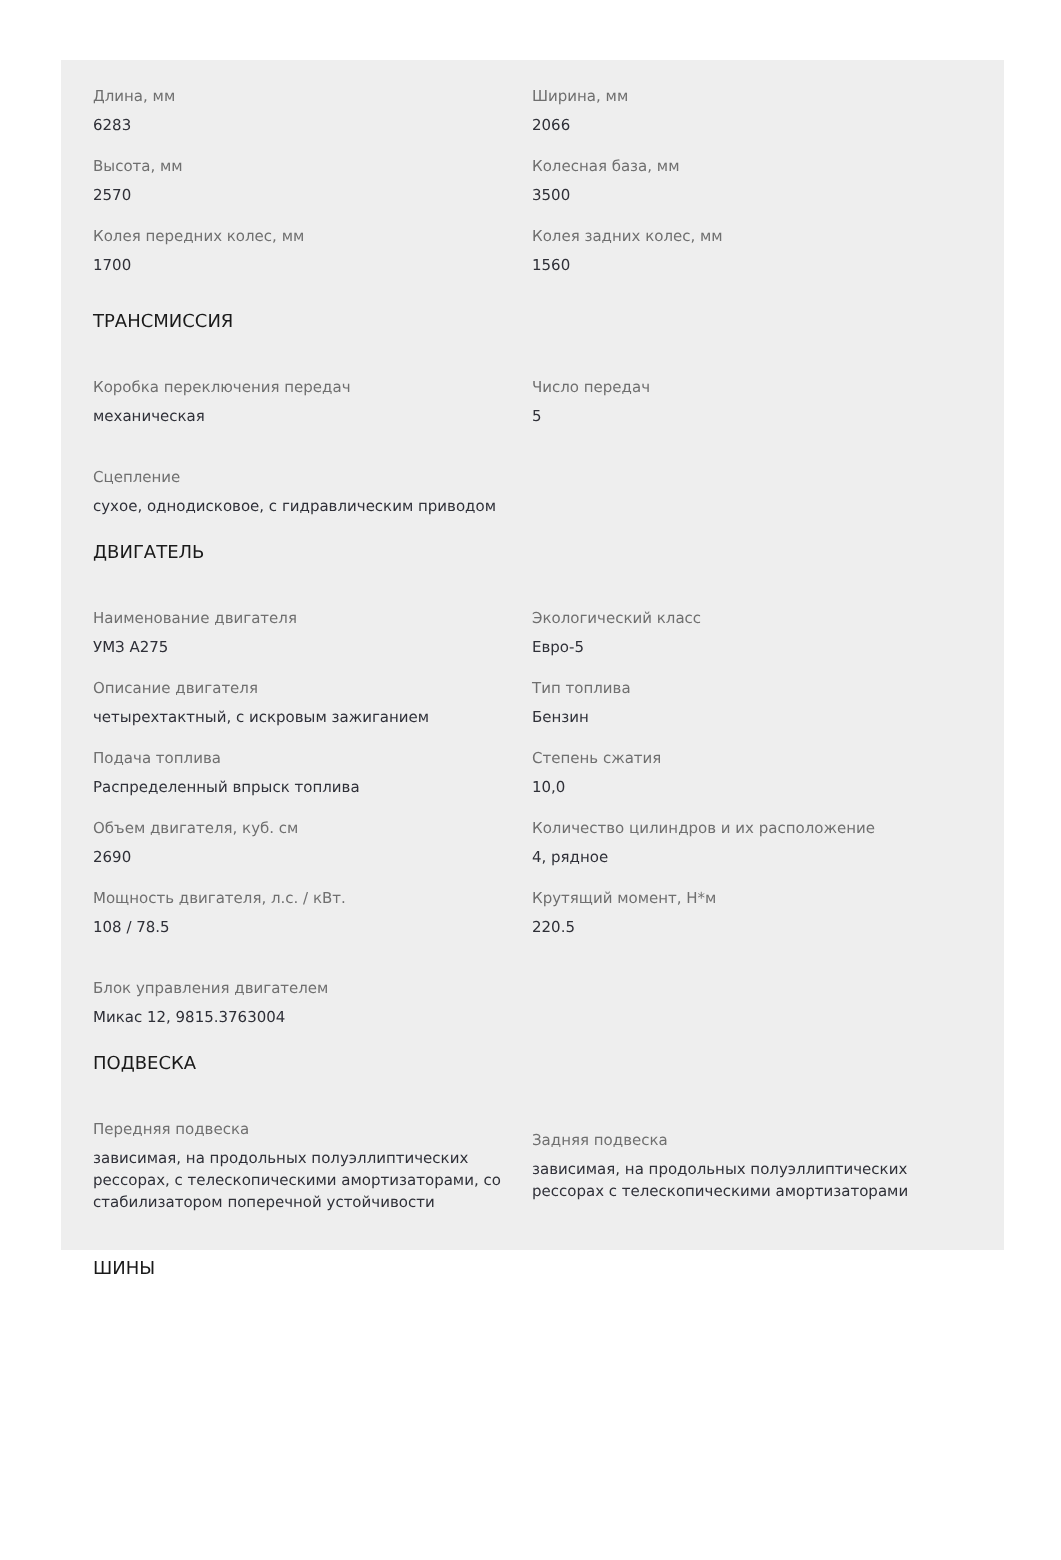Длина, мм
6283
Ширина, мм
2066
Высота, мм
2570
Колесная база, мм
3500
Колея передних колес, мм
1700
Колея задних колес, мм
1560
ТРАНСМИССИЯ
Коробка переключения передач
механическая
Число передач
5
Сцепление
сухое, однодисковое, с гидравлическим приводом
ДВИГАТЕЛЬ
Наименование двигателя
УМЗ А275
Экологический класс
Евро-5
Описание двигателя
четырехтактный, с искровым зажиганием
Тип топлива
Бензин
Подача топлива
Распределенный впрыск топлива
Степень сжатия
10,0
Объем двигателя, куб. см
2690
Количество цилиндров и их расположение
4, рядное
Мощность двигателя, л.с. / кВт.
108 / 78.5
Крутящий момент, Н*м
220.5
Блок управления двигателем
Микас 12, 9815.3763004
ПОДВЕСКА
Передняя подвеска
зависимая, на продольных полуэллиптических рессорах, с телескопическими амортизаторами, со стабилизатором поперечной устойчивости
Задняя подвеска
зависимая, на продольных полуэллиптических рессорах с телескопическими амортизаторами
ШИНЫ